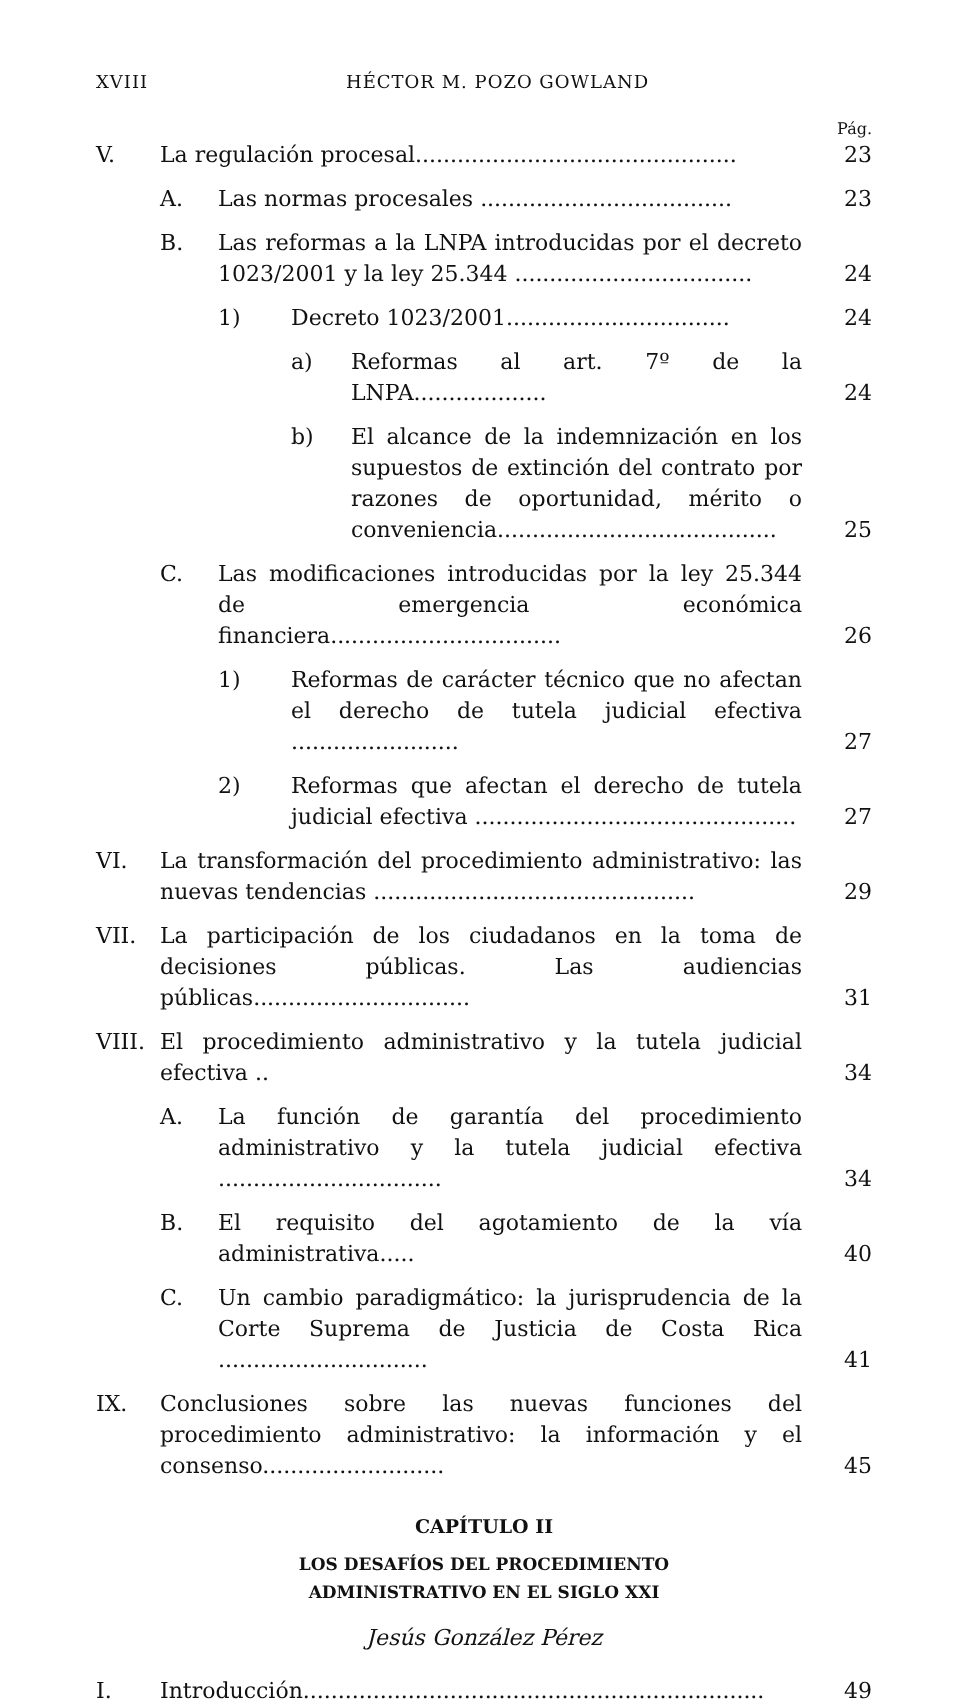XVIII HÉCTOR M. POZO GOWLAND
Pág.
V. La regulación procesal.............................................. 23
A. Las normas procesales .................................... 23
B. Las reformas a la LNPA introducidas por el decreto 1023/2001 y la ley 25.344 .................................. 24
1) Decreto 1023/2001................................ 24
a) Reformas al art. 7º de la LNPA................... 24
b) El alcance de la indemnización en los supuestos de extinción del contrato por razones de oportunidad, mérito o conveniencia........................................ 25
C. Las modificaciones introducidas por la ley 25.344 de emergencia económica financiera................................. 26
1) Reformas de carácter técnico que no afectan el derecho de tutela judicial efectiva ........................ 27
2) Reformas que afectan el derecho de tutela judicial efectiva .............................................. 27
VI. La transformación del procedimiento administrativo: las nuevas tendencias .............................................. 29
VII. La participación de los ciudadanos en la toma de decisiones públicas. Las audiencias públicas............................... 31
VIII. El procedimiento administrativo y la tutela judicial efectiva .. 34
A. La función de garantía del procedimiento administrativo y la tutela judicial efectiva ................................ 34
B. El requisito del agotamiento de la vía administrativa..... 40
C. Un cambio paradigmático: la jurisprudencia de la Corte Suprema de Justicia de Costa Rica .............................. 41
IX. Conclusiones sobre las nuevas funciones del procedimiento administrativo: la información y el consenso.......................... 45
CAPÍTULO II
LOS DESAFÍOS DEL PROCEDIMIENTO
ADMINISTRATIVO EN EL SIGLO XXI
Jesús González Pérez
I. Introducción.................................................................. 49